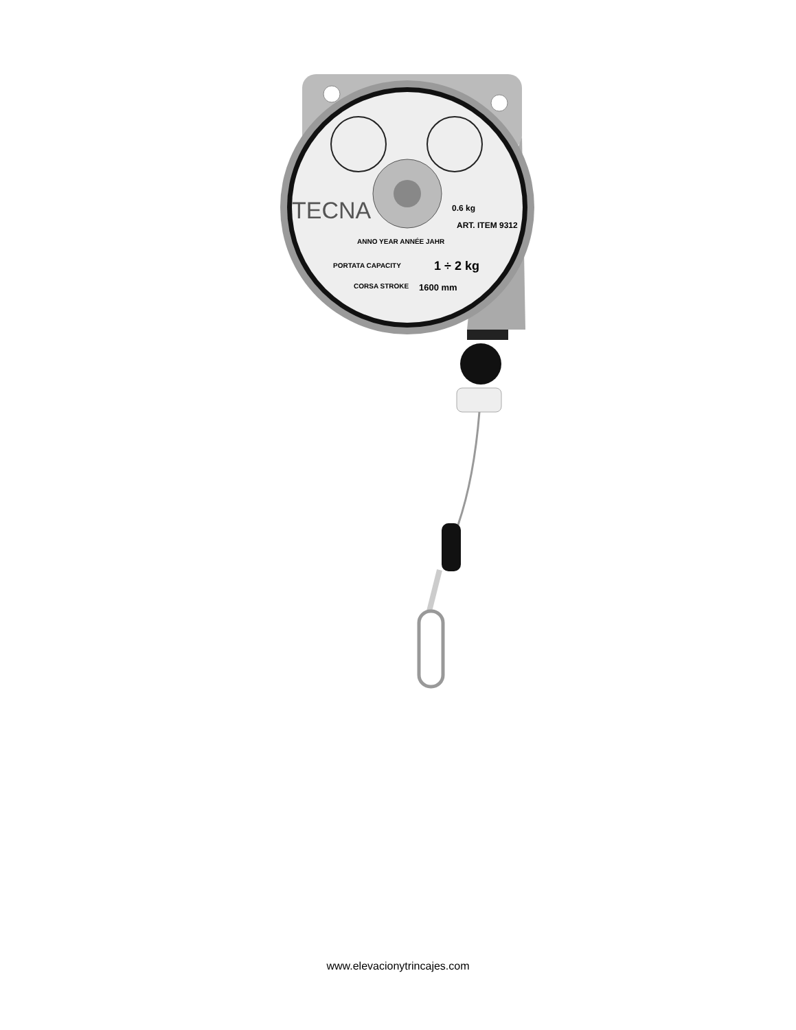TECNA
0.6 kg
ART. ITEM 9312
ANNO YEAR ANNÉE JAHR
PORTATA CAPACITY
1 ÷ 2 kg
CORSA STROKE
1600 mm
www.elevacionytrincajes.com